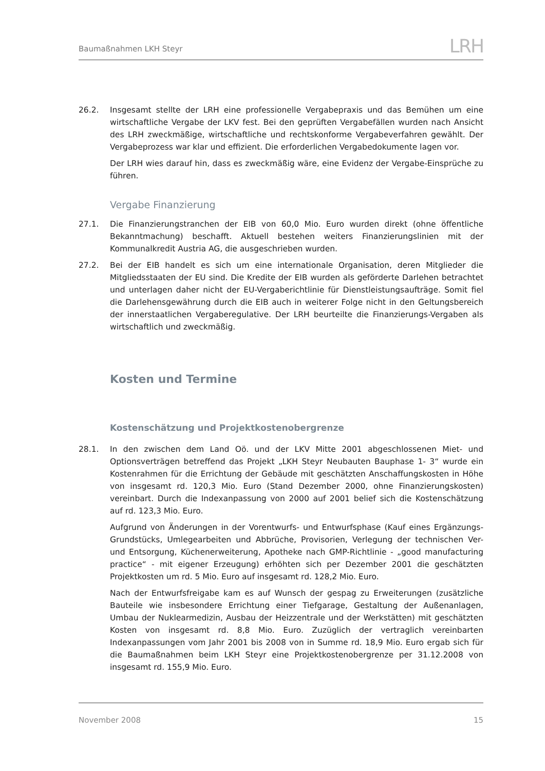Baumaßnahmen LKH Steyr LRH
26.2. Insgesamt stellte der LRH eine professionelle Vergabepraxis und das Bemühen um eine wirtschaftliche Vergabe der LKV fest. Bei den geprüften Vergabefällen wurden nach Ansicht des LRH zweckmäßige, wirtschaftliche und rechtskonforme Vergabeverfahren gewählt. Der Vergabeprozess war klar und effizient. Die erforderlichen Vergabedokumente lagen vor.
Der LRH wies darauf hin, dass es zweckmäßig wäre, eine Evidenz der Vergabe-Einsprüche zu führen.
Vergabe Finanzierung
27.1. Die Finanzierungstranchen der EIB von 60,0 Mio. Euro wurden direkt (ohne öffentliche Bekanntmachung) beschafft. Aktuell bestehen weiters Finanzierungslinien mit der Kommunalkredit Austria AG, die ausgeschrieben wurden.
27.2. Bei der EIB handelt es sich um eine internationale Organisation, deren Mitglieder die Mitgliedsstaaten der EU sind. Die Kredite der EIB wurden als geförderte Darlehen betrachtet und unterlagen daher nicht der EU-Vergaberichtlinie für Dienstleistungsaufträge. Somit fiel die Darlehensgewährung durch die EIB auch in weiterer Folge nicht in den Geltungsbereich der innerstaatlichen Vergaberegulative. Der LRH beurteilte die Finanzierungs-Vergaben als wirtschaftlich und zweckmäßig.
Kosten und Termine
Kostenschätzung und Projektkostenobergrenze
28.1. In den zwischen dem Land Oö. und der LKV Mitte 2001 abgeschlossenen Miet- und Optionsverträgen betreffend das Projekt „LKH Steyr Neubauten Bauphase 1- 3“ wurde ein Kostenrahmen für die Errichtung der Gebäude mit geschätzten Anschaffungskosten in Höhe von insgesamt rd. 120,3 Mio. Euro (Stand Dezember 2000, ohne Finanzierungskosten) vereinbart. Durch die Indexanpassung von 2000 auf 2001 belief sich die Kostenschätzung auf rd. 123,3 Mio. Euro.
Aufgrund von Änderungen in der Vorentwurfs- und Entwurfsphase (Kauf eines Ergänzungs-Grundstücks, Umlegearbeiten und Abbrüche, Provisorien, Verlegung der technischen Ver- und Entsorgung, Küchenerweiterung, Apotheke nach GMP-Richtlinie - „good manufacturing practice“ - mit eigener Erzeugung) erhöhten sich per Dezember 2001 die geschätzten Projektkosten um rd. 5 Mio. Euro auf insgesamt rd. 128,2 Mio. Euro.
Nach der Entwurfsfreigabe kam es auf Wunsch der gespag zu Erweiterungen (zusätzliche Bauteile wie insbesondere Errichtung einer Tiefgarage, Gestaltung der Außenanlagen, Umbau der Nuklearmedizin, Ausbau der Heizzentrale und der Werkstätten) mit geschätzten Kosten von insgesamt rd. 8,8 Mio. Euro. Zuzüglich der vertraglich vereinbarten Indexanpassungen vom Jahr 2001 bis 2008 von in Summe rd. 18,9 Mio. Euro ergab sich für die Baumaßnahmen beim LKH Steyr eine Projektkostenobergrenze per 31.12.2008 von insgesamt rd. 155,9 Mio. Euro.
November 2008 15